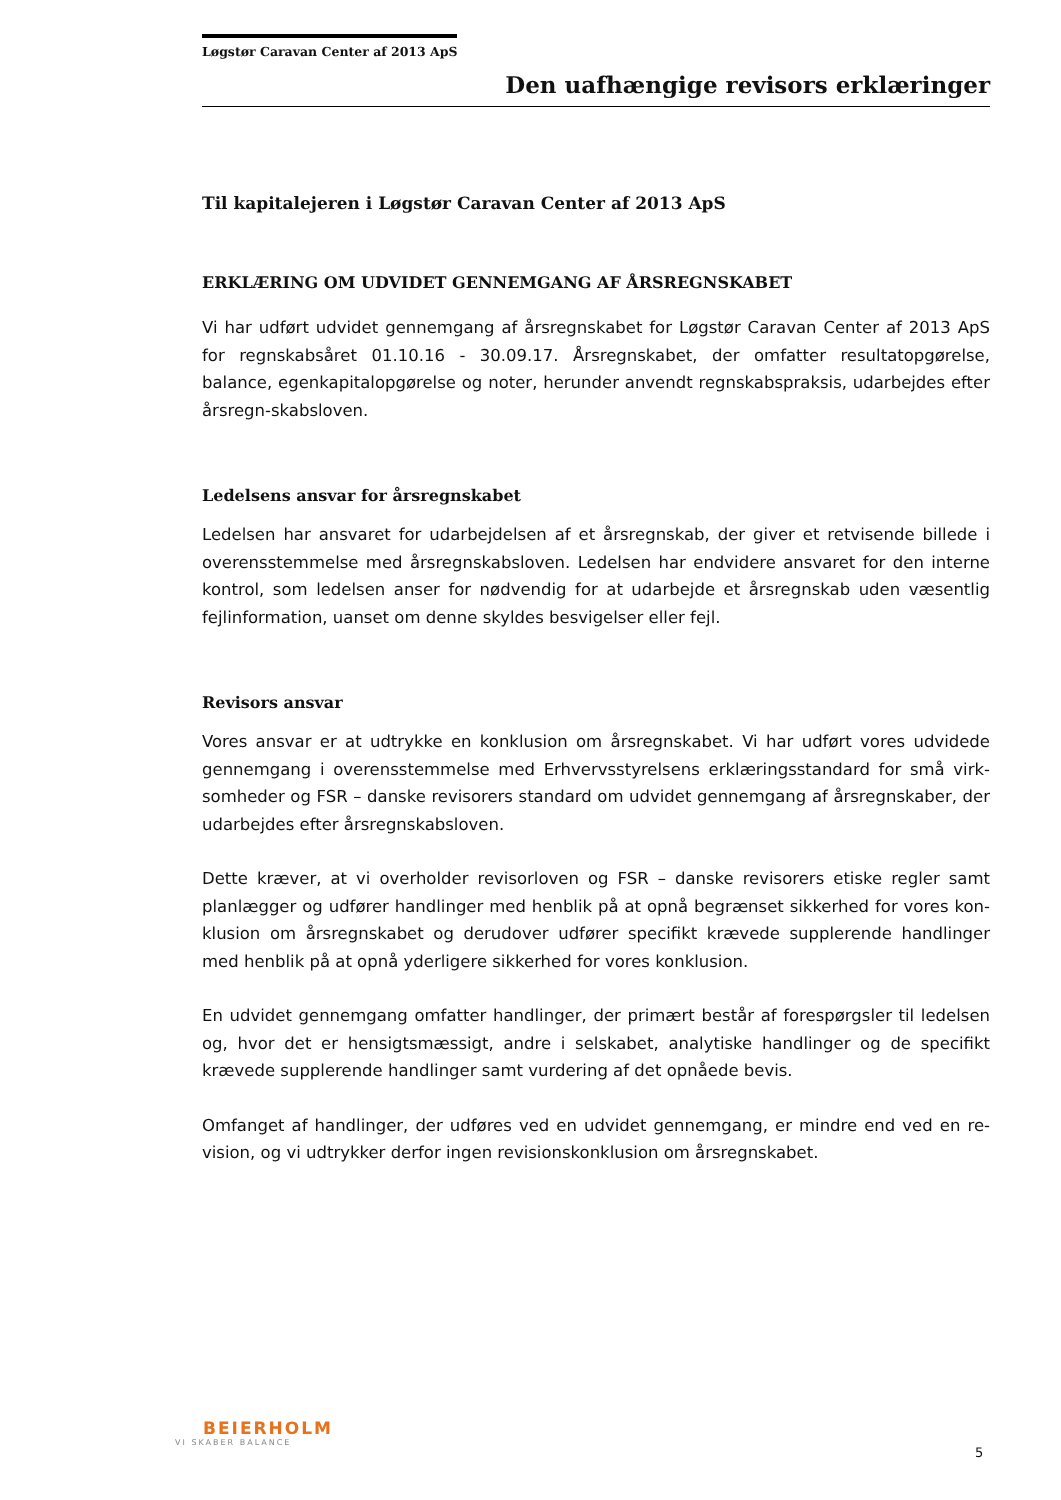Løgstør Caravan Center af 2013 ApS
Den uafhængige revisors erklæringer
Til kapitalejeren i Løgstør Caravan Center af 2013 ApS
ERKLÆRING OM UDVIDET GENNEMGANG AF ÅRSREGNSKABET
Vi har udført udvidet gennemgang af årsregnskabet for Løgstør Caravan Center af 2013 ApS for regnskabsåret 01.10.16 - 30.09.17. Årsregnskabet, der omfatter resultatopgørelse, balance, egenkapitalopgørelse og noter, herunder anvendt regnskabspraksis, udarbejdes efter årsregn-skabsloven.
Ledelsens ansvar for årsregnskabet
Ledelsen har ansvaret for udarbejdelsen af et årsregnskab, der giver et retvisende billede i overensstemmelse med årsregnskabsloven. Ledelsen har endvidere ansvaret for den interne kontrol, som ledelsen anser for nødvendig for at udarbejde et årsregnskab uden væsentlig fejlinformation, uanset om denne skyldes besvigelser eller fejl.
Revisors ansvar
Vores ansvar er at udtrykke en konklusion om årsregnskabet. Vi har udført vores udvidede gennemgang i overensstemmelse med Erhvervsstyrelsens erklæringsstandard for små virk-somheder og FSR – danske revisorers standard om udvidet gennemgang af årsregnskaber, der udarbejdes efter årsregnskabsloven.
Dette kræver, at vi overholder revisorloven og FSR – danske revisorers etiske regler samt planlægger og udfører handlinger med henblik på at opnå begrænset sikkerhed for vores kon-klusion om årsregnskabet og derudover udfører specifikt krævede supplerende handlinger med henblik på at opnå yderligere sikkerhed for vores konklusion.
En udvidet gennemgang omfatter handlinger, der primært består af forespørgsler til ledelsen og, hvor det er hensigtsmæssigt, andre i selskabet, analytiske handlinger og de specifikt krævede supplerende handlinger samt vurdering af det opnåede bevis.
Omfanget af handlinger, der udføres ved en udvidet gennemgang, er mindre end ved en re-vision, og vi udtrykker derfor ingen revisionskonklusion om årsregnskabet.
BEIERHOLM
VI SKABER BALANCE
5